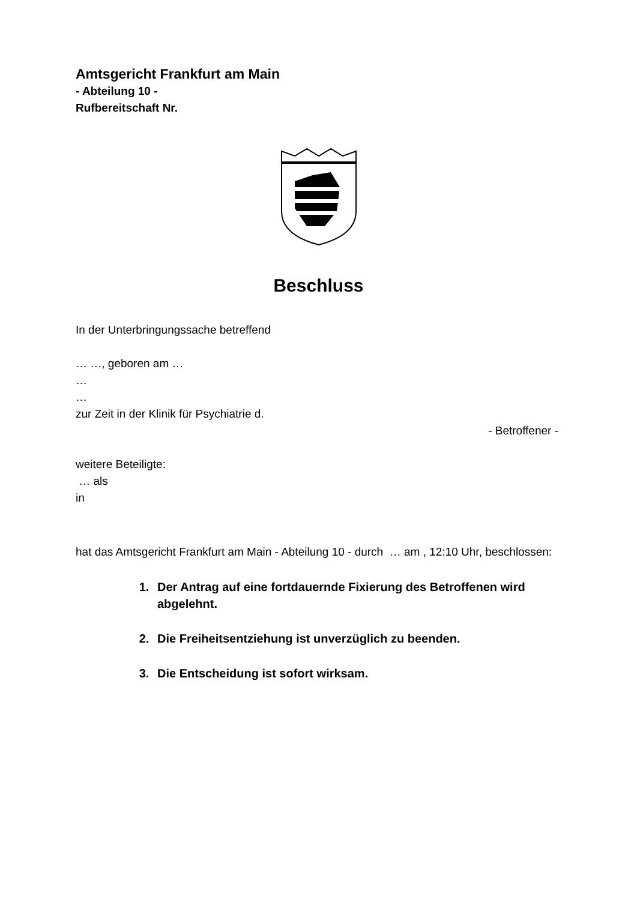Amtsgericht Frankfurt am Main
- Abteilung 10 -
Rufbereitschaft Nr.
Beschluss
In der Unterbringungssache betreffend
… …, geboren am …
…
…
zur Zeit in der Klinik für Psychiatrie d.
- Betroffener -
weitere Beteiligte:
… als
in
hat das Amtsgericht Frankfurt am Main - Abteilung 10 - durch … am , 12:10 Uhr, beschlossen:
1. Der Antrag auf eine fortdauernde Fixierung des Betroffenen wird abgelehnt.
2. Die Freiheitsentziehung ist unverzüglich zu beenden.
3. Die Entscheidung ist sofort wirksam.